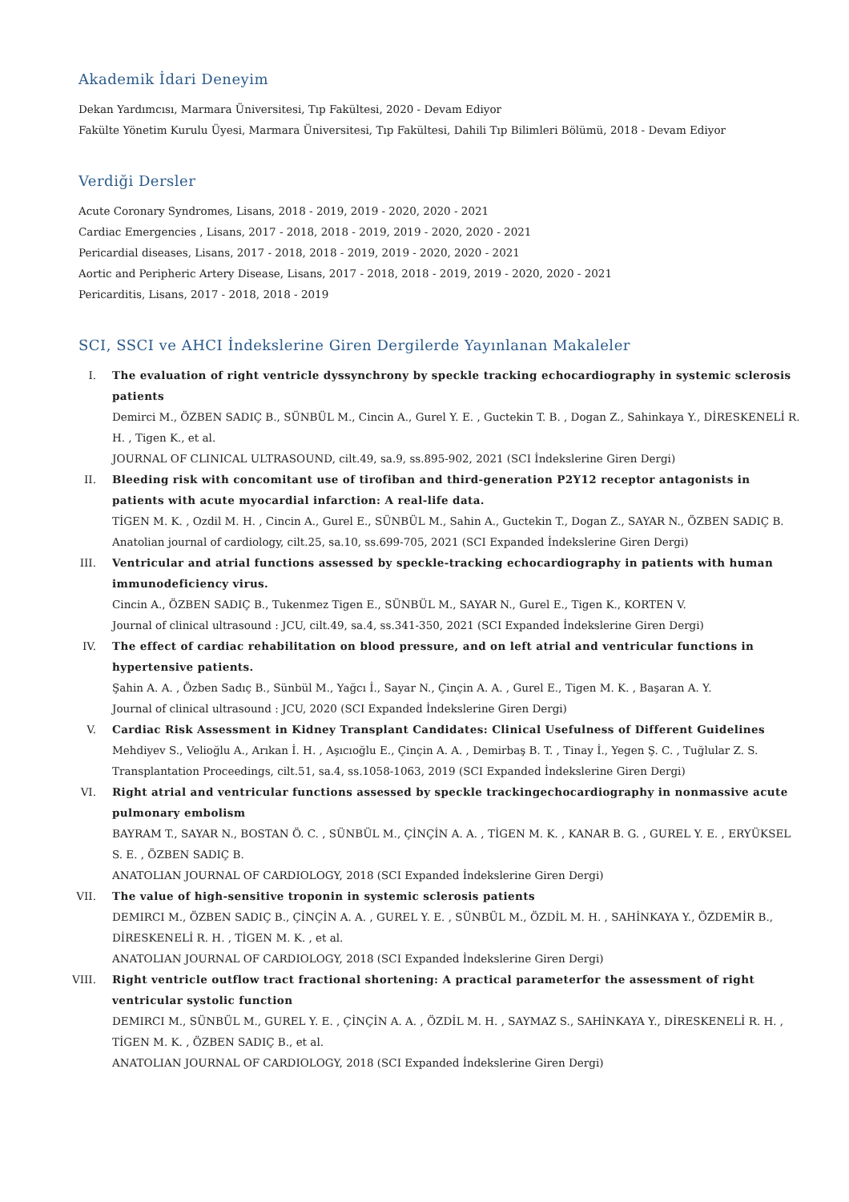Akademik İdari Deneyim
Dekan Yardımcısı, Marmara Üniversitesi, Tıp Fakültesi, 2020 - Devam Ediyor
Fakülte Yönetim Kurulu Üyesi, Marmara Üniversitesi, Tıp Fakültesi, Dahili Tıp Bilimleri Bölümü, 2018 - Devam Ediyor
Verdiği Dersler
Acute Coronary Syndromes, Lisans, 2018 - 2019, 2019 - 2020, 2020 - 2021
Cardiac Emergencies , Lisans, 2017 - 2018, 2018 - 2019, 2019 - 2020, 2020 - 2021
Pericardial diseases, Lisans, 2017 - 2018, 2018 - 2019, 2019 - 2020, 2020 - 2021
Aortic and Peripheric Artery Disease, Lisans, 2017 - 2018, 2018 - 2019, 2019 - 2020, 2020 - 2021
Pericarditis, Lisans, 2017 - 2018, 2018 - 2019
SCI, SSCI ve AHCI İndekslerine Giren Dergilerde Yayınlanan Makaleler
I. The evaluation of right ventricle dyssynchrony by speckle tracking echocardiography in systemic sclerosis patients
Demirci M., ÖZBEN SADIÇ B., SÜNBÜL M., Cincin A., Gurel Y. E. , Guctekin T. B. , Dogan Z., Sahinkaya Y., DİRESKENELİ R. H. , Tigen K., et al.
JOURNAL OF CLINICAL ULTRASOUND, cilt.49, sa.9, ss.895-902, 2021 (SCI İndekslerine Giren Dergi)
II. Bleeding risk with concomitant use of tirofiban and third-generation P2Y12 receptor antagonists in patients with acute myocardial infarction: A real-life data.
TİGEN M. K. , Ozdil M. H. , Cincin A., Gurel E., SÜNBÜL M., Sahin A., Guctekin T., Dogan Z., SAYAR N., ÖZBEN SADIÇ B.
Anatolian journal of cardiology, cilt.25, sa.10, ss.699-705, 2021 (SCI Expanded İndekslerine Giren Dergi)
III. Ventricular and atrial functions assessed by speckle-tracking echocardiography in patients with human immunodeficiency virus.
Cincin A., ÖZBEN SADIÇ B., Tukenmez Tigen E., SÜNBÜL M., SAYAR N., Gurel E., Tigen K., KORTEN V.
Journal of clinical ultrasound : JCU, cilt.49, sa.4, ss.341-350, 2021 (SCI Expanded İndekslerine Giren Dergi)
IV. The effect of cardiac rehabilitation on blood pressure, and on left atrial and ventricular functions in hypertensive patients.
Şahin A. A. , Özben Sadıç B., Sünbül M., Yağcı İ., Sayar N., Çinçin A. A. , Gurel E., Tigen M. K. , Başaran A. Y.
Journal of clinical ultrasound : JCU, 2020 (SCI Expanded İndekslerine Giren Dergi)
V. Cardiac Risk Assessment in Kidney Transplant Candidates: Clinical Usefulness of Different Guidelines
Mehdiyev S., Velioğlu A., Arıkan İ. H. , Aşıcıoğlu E., Çinçin A. A. , Demirbaş B. T. , Tinay İ., Yegen Ş. C. , Tuğlular Z. S.
Transplantation Proceedings, cilt.51, sa.4, ss.1058-1063, 2019 (SCI Expanded İndekslerine Giren Dergi)
VI. Right atrial and ventricular functions assessed by speckle trackingechocardiography in nonmassive acute pulmonary embolism
BAYRAM T., SAYAR N., BOSTAN Ö. C. , SÜNBÜL M., ÇİNÇİN A. A. , TİGEN M. K. , KANAR B. G. , GUREL Y. E. , ERYÜKSEL S. E. , ÖZBEN SADIÇ B.
ANATOLIAN JOURNAL OF CARDIOLOGY, 2018 (SCI Expanded İndekslerine Giren Dergi)
VII. The value of high-sensitive troponin in systemic sclerosis patients
DEMIRCI M., ÖZBEN SADIÇ B., ÇİNÇİN A. A. , GUREL Y. E. , SÜNBÜL M., ÖZDİL M. H. , SAHİNKAYA Y., ÖZDEMİR B., DİRESKENELİ R. H. , TİGEN M. K. , et al.
ANATOLIAN JOURNAL OF CARDIOLOGY, 2018 (SCI Expanded İndekslerine Giren Dergi)
VIII. Right ventricle outflow tract fractional shortening: A practical parameterfor the assessment of right ventricular systolic function
DEMIRCI M., SÜNBÜL M., GUREL Y. E. , ÇİNÇİN A. A. , ÖZDİL M. H. , SAYMAZ S., SAHİNKAYA Y., DİRESKENELİ R. H. , TİGEN M. K. , ÖZBEN SADIÇ B., et al.
ANATOLIAN JOURNAL OF CARDIOLOGY, 2018 (SCI Expanded İndekslerine Giren Dergi)